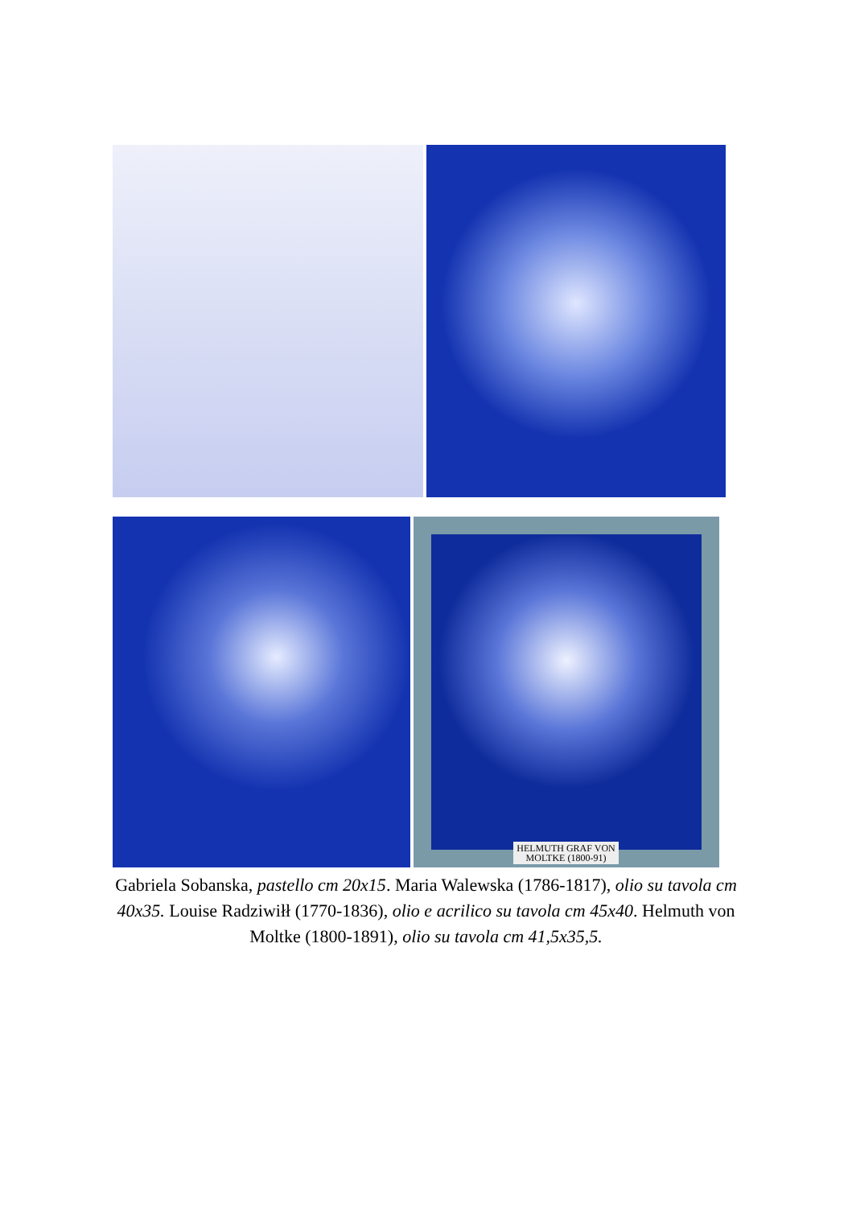HELMUTH GRAF VON
MOLTKE (1800-91)
Gabriela Sobanska, pastello cm 20x15. Maria Walewska (1786-1817), olio su tavola cm 40x35. Louise Radziwiłł (1770-1836), olio e acrilico su tavola cm 45x40. Helmuth von Moltke (1800-1891), olio su tavola cm 41,5x35,5.